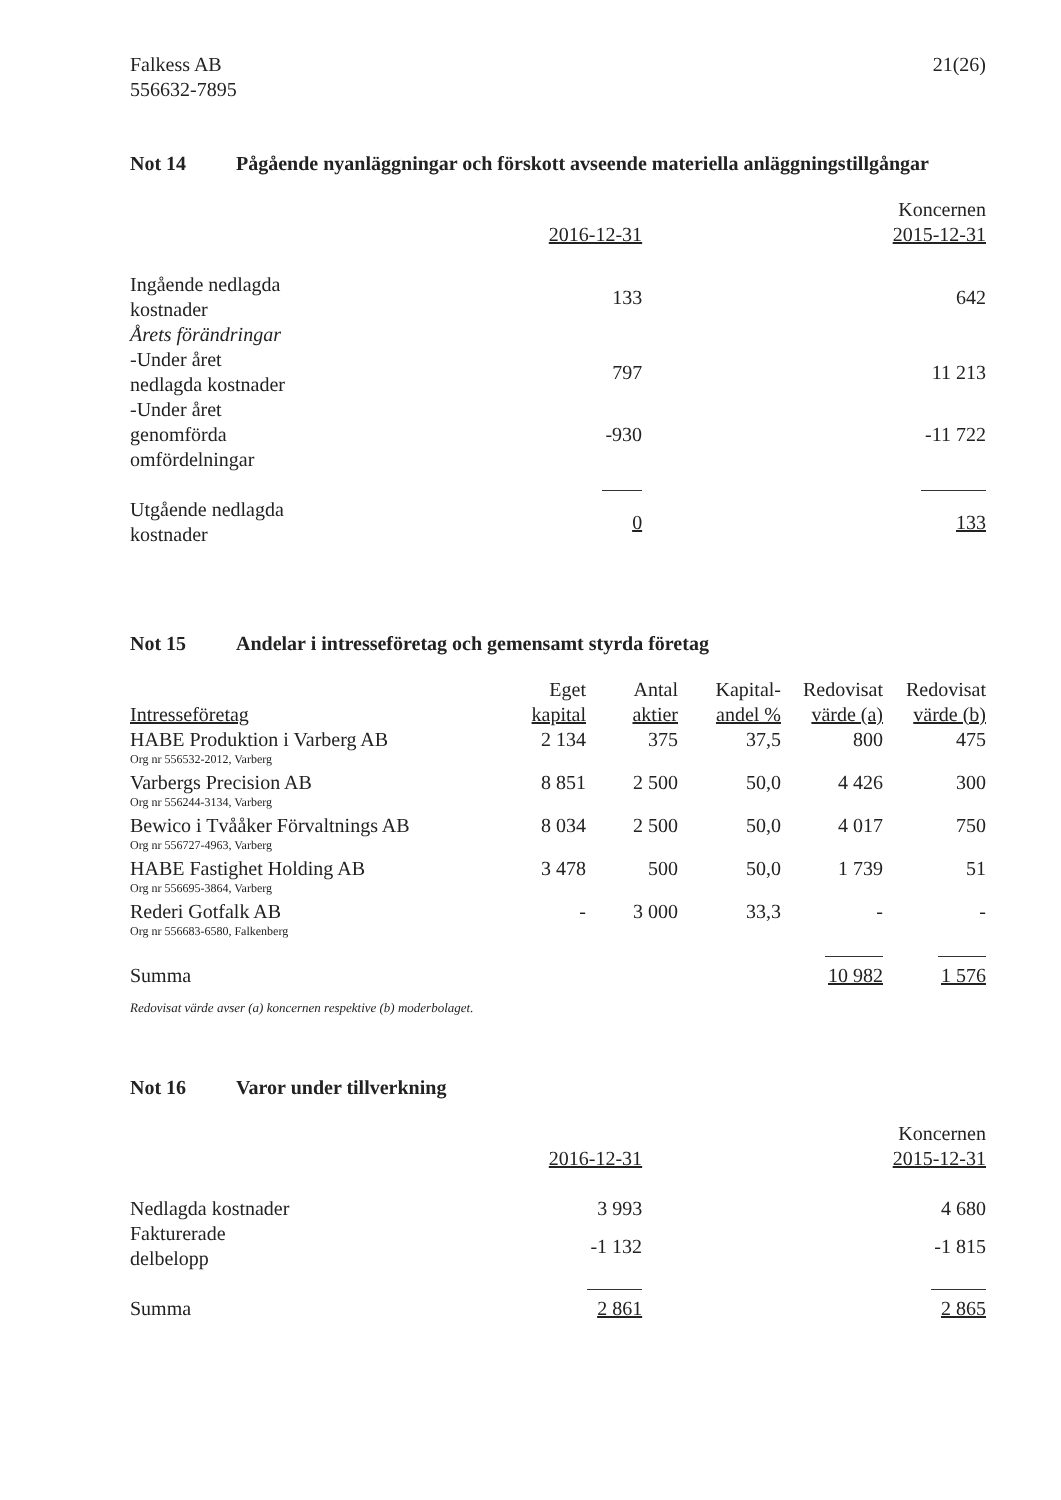Falkess AB
556632-7895
21(26)
Not 14 Pågående nyanläggningar och förskott avseende materiella anläggningstillgångar
| | Koncernen | |
| | 2016-12-31 | 2015-12-31 |
| Ingående nedlagda kostnader | 133 | 642 |
| Årets förändringar | | |
| -Under året nedlagda kostnader | 797 | 11 213 |
| -Under året genomförda omfördelningar | -930 | -11 722 |
| Utgående nedlagda kostnader | 0 | 133 |
Not 15 Andelar i intresseföretag och gemensamt styrda företag
| | Eget | Antal | Kapital- | Redovisat | Redovisat |
| --- | --- | --- | --- | --- | --- |
| Intresseföretag | kapital | aktier | andel % | värde (a) | värde (b) |
| HABE Produktion i Varberg AB | 2 134 | 375 | 37,5 | 800 | 475 |
| Org nr 556532-2012, Varberg | | | | | |
| Varbergs Precision AB | 8 851 | 2 500 | 50,0 | 4 426 | 300 |
| Org nr 556244-3134, Varberg | | | | | |
| Bewico i Tvååker Förvaltnings AB | 8 034 | 2 500 | 50,0 | 4 017 | 750 |
| Org nr 556727-4963, Varberg | | | | | |
| HABE Fastighet Holding AB | 3 478 | 500 | 50,0 | 1 739 | 51 |
| Org nr 556695-3864, Varberg | | | | | |
| Rederi Gotfalk AB | - | 3 000 | 33,3 | - | - |
| Org nr 556683-6580, Falkenberg | | | | | |
| Summa | | | | 10 982 | 1 576 |
Redovisat värde avser (a) koncernen respektive (b) moderbolaget.
Not 16 Varor under tillverkning
| | Koncernen | |
| | 2016-12-31 | 2015-12-31 |
| Nedlagda kostnader | 3 993 | 4 680 |
| Fakturerade delbelopp | -1 132 | -1 815 |
| Summa | 2 861 | 2 865 |